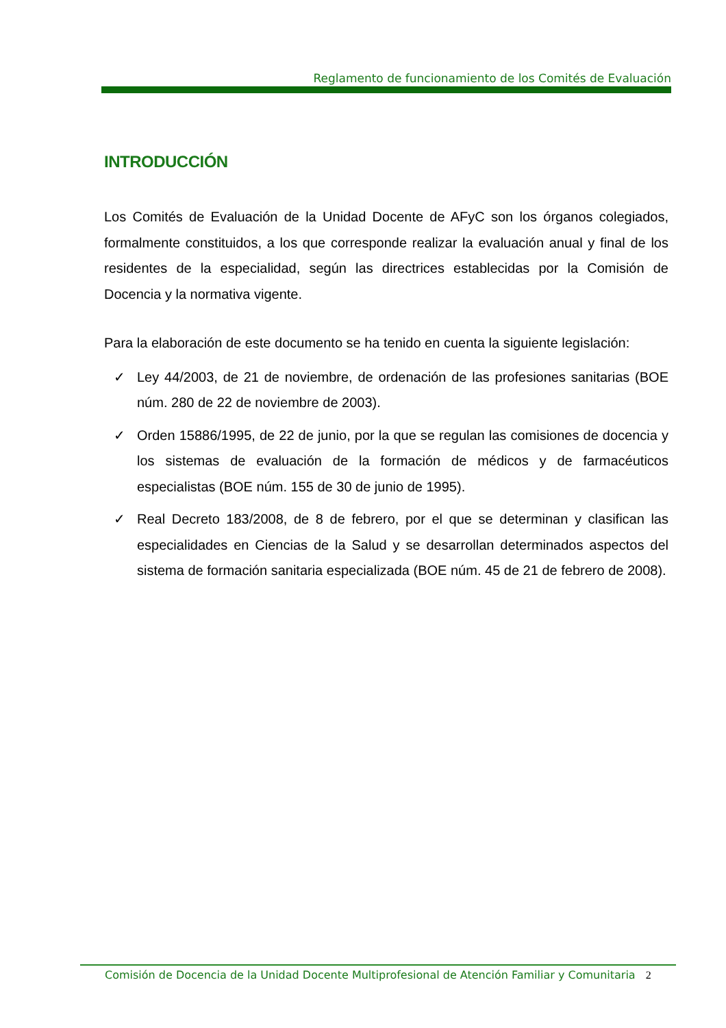Reglamento de funcionamiento de los Comités de Evaluación
INTRODUCCIÓN
Los Comités de Evaluación de la Unidad Docente de AFyC son los órganos colegiados, formalmente constituidos, a los que corresponde realizar la evaluación anual y final de los residentes de la especialidad, según las directrices establecidas por la Comisión de Docencia y la normativa vigente.
Para la elaboración de este documento se ha tenido en cuenta la siguiente legislación:
✓ Ley 44/2003, de 21 de noviembre, de ordenación de las profesiones sanitarias (BOE núm. 280 de 22 de noviembre de 2003).
✓ Orden 15886/1995, de 22 de junio, por la que se regulan las comisiones de docencia y los sistemas de evaluación de la formación de médicos y de farmacéuticos especialistas (BOE núm. 155 de 30 de junio de 1995).
✓ Real Decreto 183/2008, de 8 de febrero, por el que se determinan y clasifican las especialidades en Ciencias de la Salud y se desarrollan determinados aspectos del sistema de formación sanitaria especializada (BOE núm. 45 de 21 de febrero de 2008).
Comisión de Docencia de la Unidad Docente Multiprofesional de Atención Familiar y Comunitaria 2